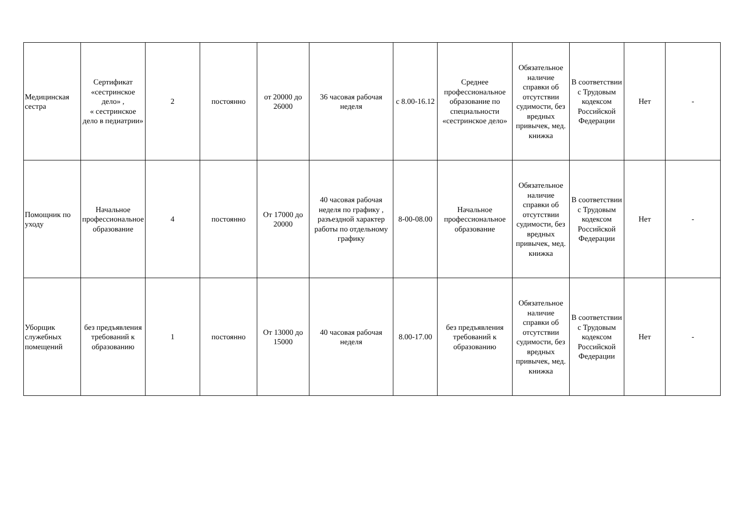| Медицинская сестра | Сертификат «сестринское дело» , « сестринское дело в педиатрии» | 2 | постоянно | от 20000 до 26000 | 36 часовая рабочая неделя | с 8.00-16.12 | Среднее профессиональное образование по специальности «сестринское дело» | Обязательное наличие справки об отсутствии судимости, без вредных привычек, мед. книжка | В соответствии с Трудовым кодексом Российской Федерации | Нет | - |
| Помощник по уходу | Начальное профессиональное образование | 4 | постоянно | От 17000 до 20000 | 40 часовая рабочая неделя по графику , разъездной характер работы по отдельному графику | 8-00-08.00 | Начальное профессиональное образование | Обязательное наличие справки об отсутствии судимости, без вредных привычек, мед. книжка | В соответствии с Трудовым кодексом Российской Федерации | Нет | - |
| Уборщик служебных помещений | без предъявления требований к образованию | 1 | постоянно | От 13000 до 15000 | 40 часовая рабочая неделя | 8.00-17.00 | без предъявления требований к образованию | Обязательное наличие справки об отсутствии судимости, без вредных привычек, мед. книжка | В соответствии с Трудовым кодексом Российской Федерации | Нет | - |